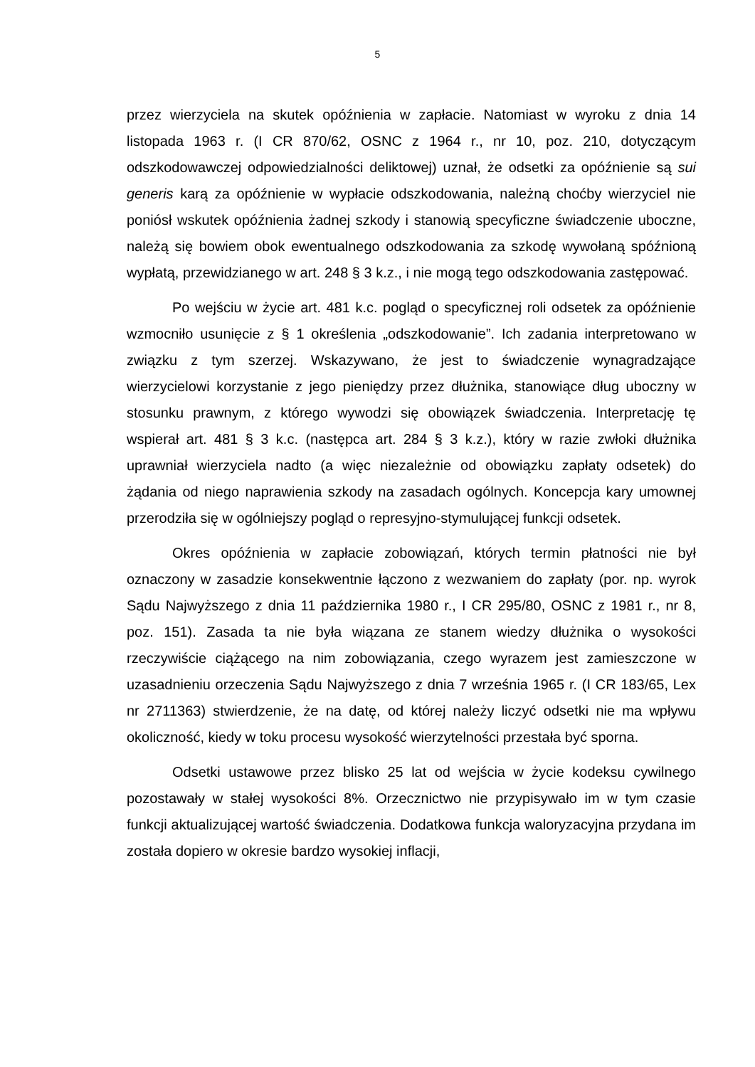5
przez wierzyciela na skutek opóźnienia w zapłacie. Natomiast w wyroku z dnia 14 listopada 1963 r. (I CR 870/62, OSNC z 1964 r., nr 10, poz. 210, dotyczącym odszkodowawczej odpowiedzialności deliktowej) uznał, że odsetki za opóźnienie są sui generis karą za opóźnienie w wypłacie odszkodowania, należną choćby wierzyciel nie poniósł wskutek opóźnienia żadnej szkody i stanowią specyficzne świadczenie uboczne, należą się bowiem obok ewentualnego odszkodowania za szkodę wywołaną spóźnioną wypłatą, przewidzianego w art. 248 § 3 k.z., i nie mogą tego odszkodowania zastępować.
Po wejściu w życie art. 481 k.c. pogląd o specyficznej roli odsetek za opóźnienie wzmocniło usunięcie z § 1 określenia „odszkodowanie”. Ich zadania interpretowano w związku z tym szerzej. Wskazywano, że jest to świadczenie wynagradzające wierzycielowi korzystanie z jego pieniędzy przez dłużnika, stanowiące dług uboczny w stosunku prawnym, z którego wywodzi się obowiązek świadczenia. Interpretację tę wspierał art. 481 § 3 k.c. (następca art. 284 § 3 k.z.), który w razie zwłoki dłużnika uprawniał wierzyciela nadto (a więc niezależnie od obowiązku zapłaty odsetek) do żądania od niego naprawienia szkody na zasadach ogólnych. Koncepcja kary umownej przerodziła się w ogólniejszy pogląd o represyjno-stymulującej funkcji odsetek.
Okres opóźnienia w zapłacie zobowiązań, których termin płatności nie był oznaczony w zasadzie konsekwentnie łączono z wezwaniem do zapłaty (por. np. wyrok Sądu Najwyższego z dnia 11 października 1980 r., I CR 295/80, OSNC z 1981 r., nr 8, poz. 151). Zasada ta nie była wiązana ze stanem wiedzy dłużnika o wysokości rzeczywiście ciążącego na nim zobowiązania, czego wyrazem jest zamieszczone w uzasadnieniu orzeczenia Sądu Najwyższego z dnia 7 września 1965 r. (I CR 183/65, Lex nr 2711363) stwierdzenie, że na datę, od której należy liczyć odsetki nie ma wpływu okoliczność, kiedy w toku procesu wysokość wierzytelności przestała być sporna.
Odsetki ustawowe przez blisko 25 lat od wejścia w życie kodeksu cywilnego pozostawały w stałej wysokości 8%. Orzecznictwo nie przypisywało im w tym czasie funkcji aktualizującej wartość świadczenia. Dodatkowa funkcja waloryzacyjna przydana im została dopiero w okresie bardzo wysokiej inflacji,